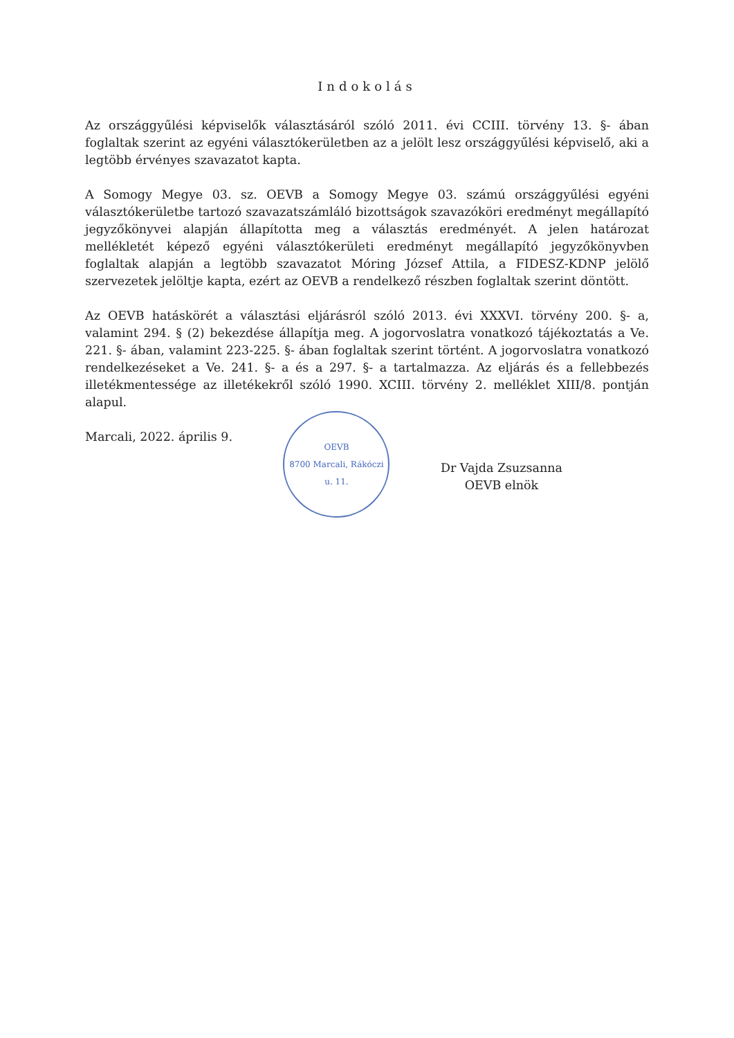Indokolás
Az országgyűlési képviselők választásáról szóló 2011. évi CCIII. törvény 13. §- ában foglaltak szerint az egyéni választókerületben az a jelölt lesz országgyűlési képviselő, aki a legtöbb érvényes szavazatot kapta.
A Somogy Megye 03. sz. OEVB a Somogy Megye 03. számú országgyűlési egyéni választókerületbe tartozó szavazatszámláló bizottságok szavazóköri eredményt megállapító jegyzőkönyvei alapján állapította meg a választás eredményét. A jelen határozat mellékletét képező egyéni választókerületi eredményt megállapító jegyzőkönyvben foglaltak alapján a legtöbb szavazatot Móring József Attila, a FIDESZ-KDNP jelölő szervezetek jelöltje kapta, ezért az OEVB a rendelkező részben foglaltak szerint döntött.
Az OEVB hatáskörét a választási eljárásról szóló 2013. évi XXXVI. törvény 200. §- a, valamint 294. § (2) bekezdése állapítja meg. A jogorvoslatra vonatkozó tájékoztatás a Ve. 221. §- ában, valamint 223-225. §- ában foglaltak szerint történt. A jogorvoslatra vonatkozó rendelkezéseket a Ve. 241. §- a és a 297. §- a tartalmazza. Az eljárás és a fellebbezés illetékmentessége az illetékekről szóló 1990. XCIII. törvény 2. melléklet XIII/8. pontján alapul.
Marcali, 2022. április 9.
OEVB
8700 Marcali, Rákóczi u. 11.
Dr Vajda Zsuzsanna
OEVB elnök